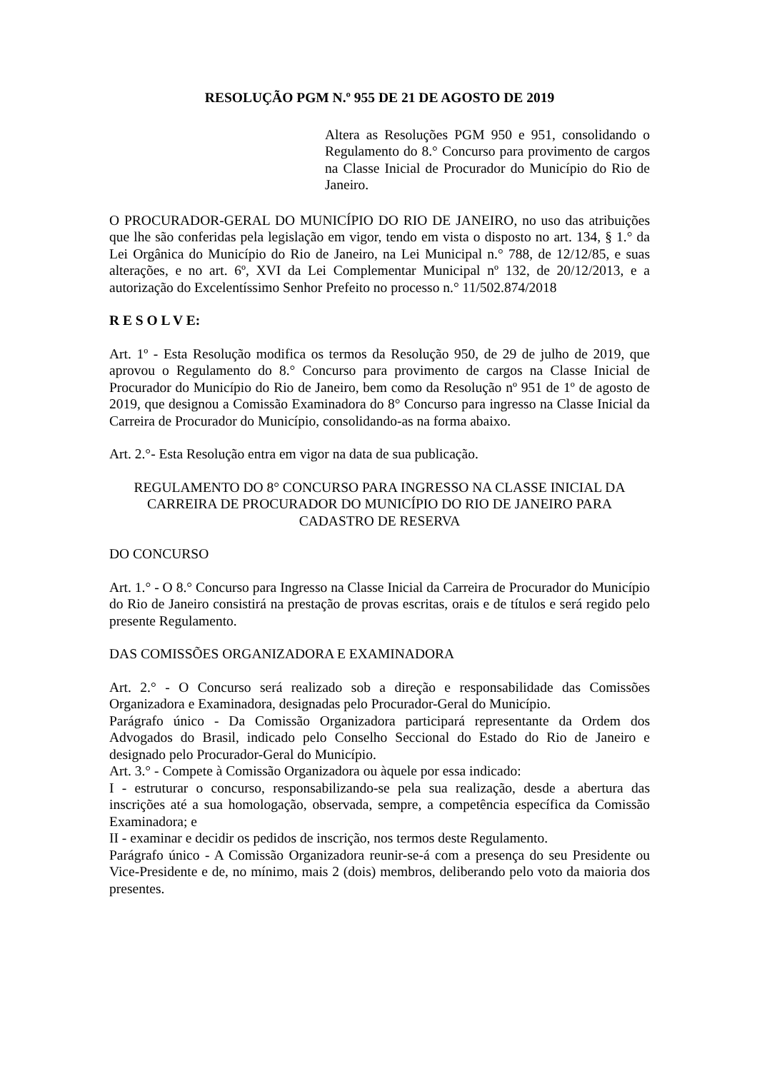RESOLUÇÃO PGM N.º 955 DE 21 DE AGOSTO DE 2019
Altera as Resoluções PGM 950 e 951, consolidando o Regulamento do 8.° Concurso para provimento de cargos na Classe Inicial de Procurador do Município do Rio de Janeiro.
O PROCURADOR-GERAL DO MUNICÍPIO DO RIO DE JANEIRO, no uso das atribuições que lhe são conferidas pela legislação em vigor, tendo em vista o disposto no art. 134, § 1.° da Lei Orgânica do Município do Rio de Janeiro, na Lei Municipal n.° 788, de 12/12/85, e suas alterações, e no art. 6º, XVI da Lei Complementar Municipal nº 132, de 20/12/2013, e a autorização do Excelentíssimo Senhor Prefeito no processo n.° 11/502.874/2018
R E S O L V E:
Art. 1º - Esta Resolução modifica os termos da Resolução 950, de 29 de julho de 2019, que aprovou o Regulamento do 8.° Concurso para provimento de cargos na Classe Inicial de Procurador do Município do Rio de Janeiro, bem como da Resolução nº 951 de 1º de agosto de 2019, que designou a Comissão Examinadora do 8° Concurso para ingresso na Classe Inicial da Carreira de Procurador do Município, consolidando-as na forma abaixo.
Art. 2.°- Esta Resolução entra em vigor na data de sua publicação.
REGULAMENTO DO 8° CONCURSO PARA INGRESSO NA CLASSE INICIAL DA CARREIRA DE PROCURADOR DO MUNICÍPIO DO RIO DE JANEIRO PARA CADASTRO DE RESERVA
DO CONCURSO
Art. 1.° - O 8.° Concurso para Ingresso na Classe Inicial da Carreira de Procurador do Município do Rio de Janeiro consistirá na prestação de provas escritas, orais e de títulos e será regido pelo presente Regulamento.
DAS COMISSÕES ORGANIZADORA E EXAMINADORA
Art. 2.° - O Concurso será realizado sob a direção e responsabilidade das Comissões Organizadora e Examinadora, designadas pelo Procurador-Geral do Município.
Parágrafo único - Da Comissão Organizadora participará representante da Ordem dos Advogados do Brasil, indicado pelo Conselho Seccional do Estado do Rio de Janeiro e designado pelo Procurador-Geral do Município.
Art. 3.° - Compete à Comissão Organizadora ou àquele por essa indicado:
I - estruturar o concurso, responsabilizando-se pela sua realização, desde a abertura das inscrições até a sua homologação, observada, sempre, a competência específica da Comissão Examinadora; e
II - examinar e decidir os pedidos de inscrição, nos termos deste Regulamento.
Parágrafo único - A Comissão Organizadora reunir-se-á com a presença do seu Presidente ou Vice-Presidente e de, no mínimo, mais 2 (dois) membros, deliberando pelo voto da maioria dos presentes.